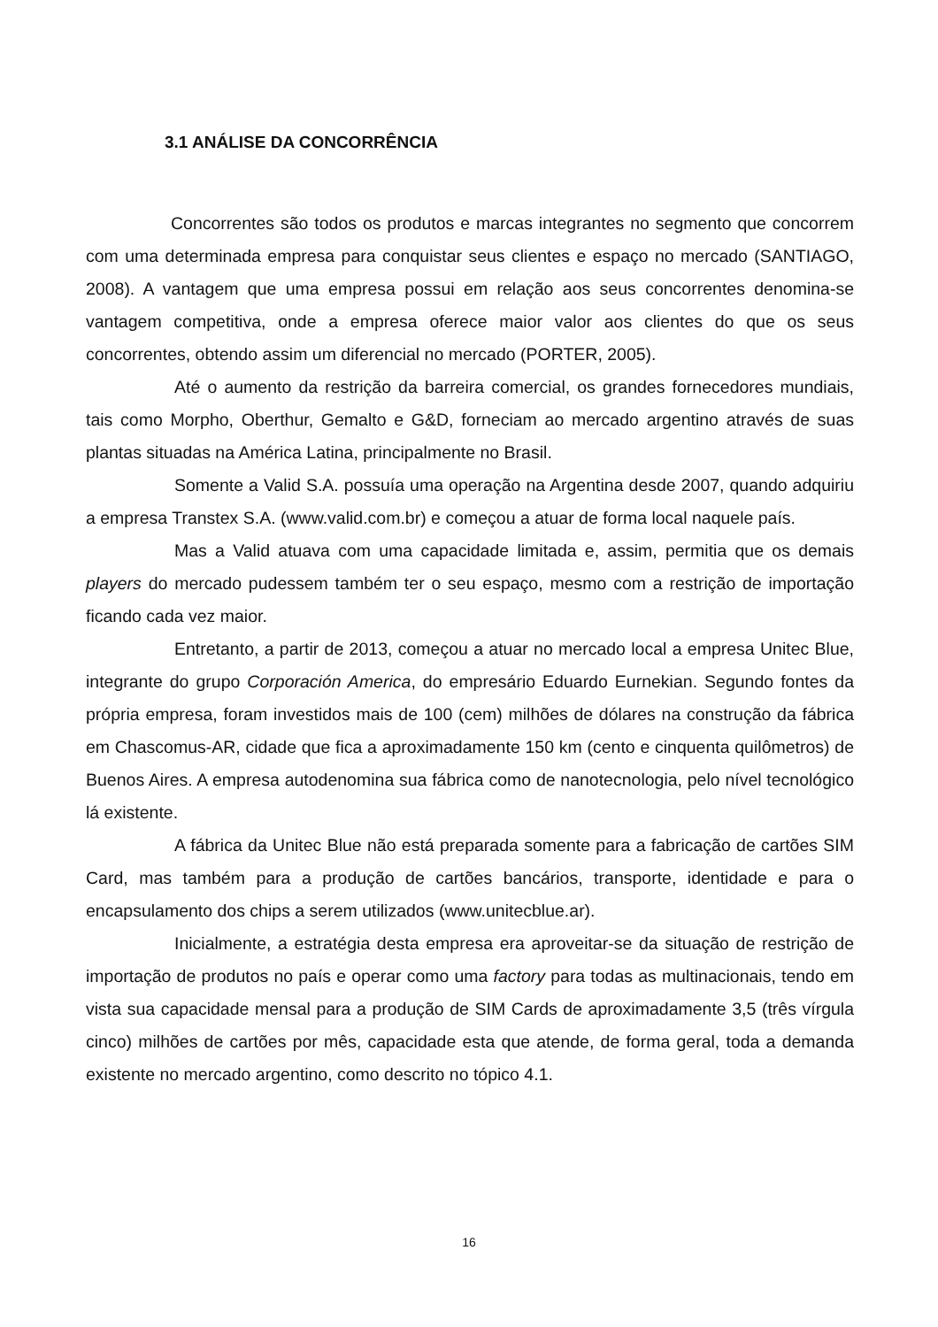3.1 ANÁLISE DA CONCORRÊNCIA
Concorrentes são todos os produtos e marcas integrantes no segmento que concorrem com uma determinada empresa para conquistar seus clientes e espaço no mercado (SANTIAGO, 2008). A vantagem que uma empresa possui em relação aos seus concorrentes denomina-se vantagem competitiva, onde a empresa oferece maior valor aos clientes do que os seus concorrentes, obtendo assim um diferencial no mercado (PORTER, 2005).
Até o aumento da restrição da barreira comercial, os grandes fornecedores mundiais, tais como Morpho, Oberthur, Gemalto e G&D, forneciam ao mercado argentino através de suas plantas situadas na América Latina, principalmente no Brasil.
Somente a Valid S.A. possuía uma operação na Argentina desde 2007, quando adquiriu a empresa Transtex S.A. (www.valid.com.br) e começou a atuar de forma local naquele país.
Mas a Valid atuava com uma capacidade limitada e, assim, permitia que os demais players do mercado pudessem também ter o seu espaço, mesmo com a restrição de importação ficando cada vez maior.
Entretanto, a partir de 2013, começou a atuar no mercado local a empresa Unitec Blue, integrante do grupo Corporación America, do empresário Eduardo Eurnekian. Segundo fontes da própria empresa, foram investidos mais de 100 (cem) milhões de dólares na construção da fábrica em Chascomus-AR, cidade que fica a aproximadamente 150 km (cento e cinquenta quilômetros) de Buenos Aires. A empresa autodenomina sua fábrica como de nanotecnologia, pelo nível tecnológico lá existente.
A fábrica da Unitec Blue não está preparada somente para a fabricação de cartões SIM Card, mas também para a produção de cartões bancários, transporte, identidade e para o encapsulamento dos chips a serem utilizados (www.unitecblue.ar).
Inicialmente, a estratégia desta empresa era aproveitar-se da situação de restrição de importação de produtos no país e operar como uma factory para todas as multinacionais, tendo em vista sua capacidade mensal para a produção de SIM Cards de aproximadamente 3,5 (três vírgula cinco) milhões de cartões por mês, capacidade esta que atende, de forma geral, toda a demanda existente no mercado argentino, como descrito no tópico 4.1.
16